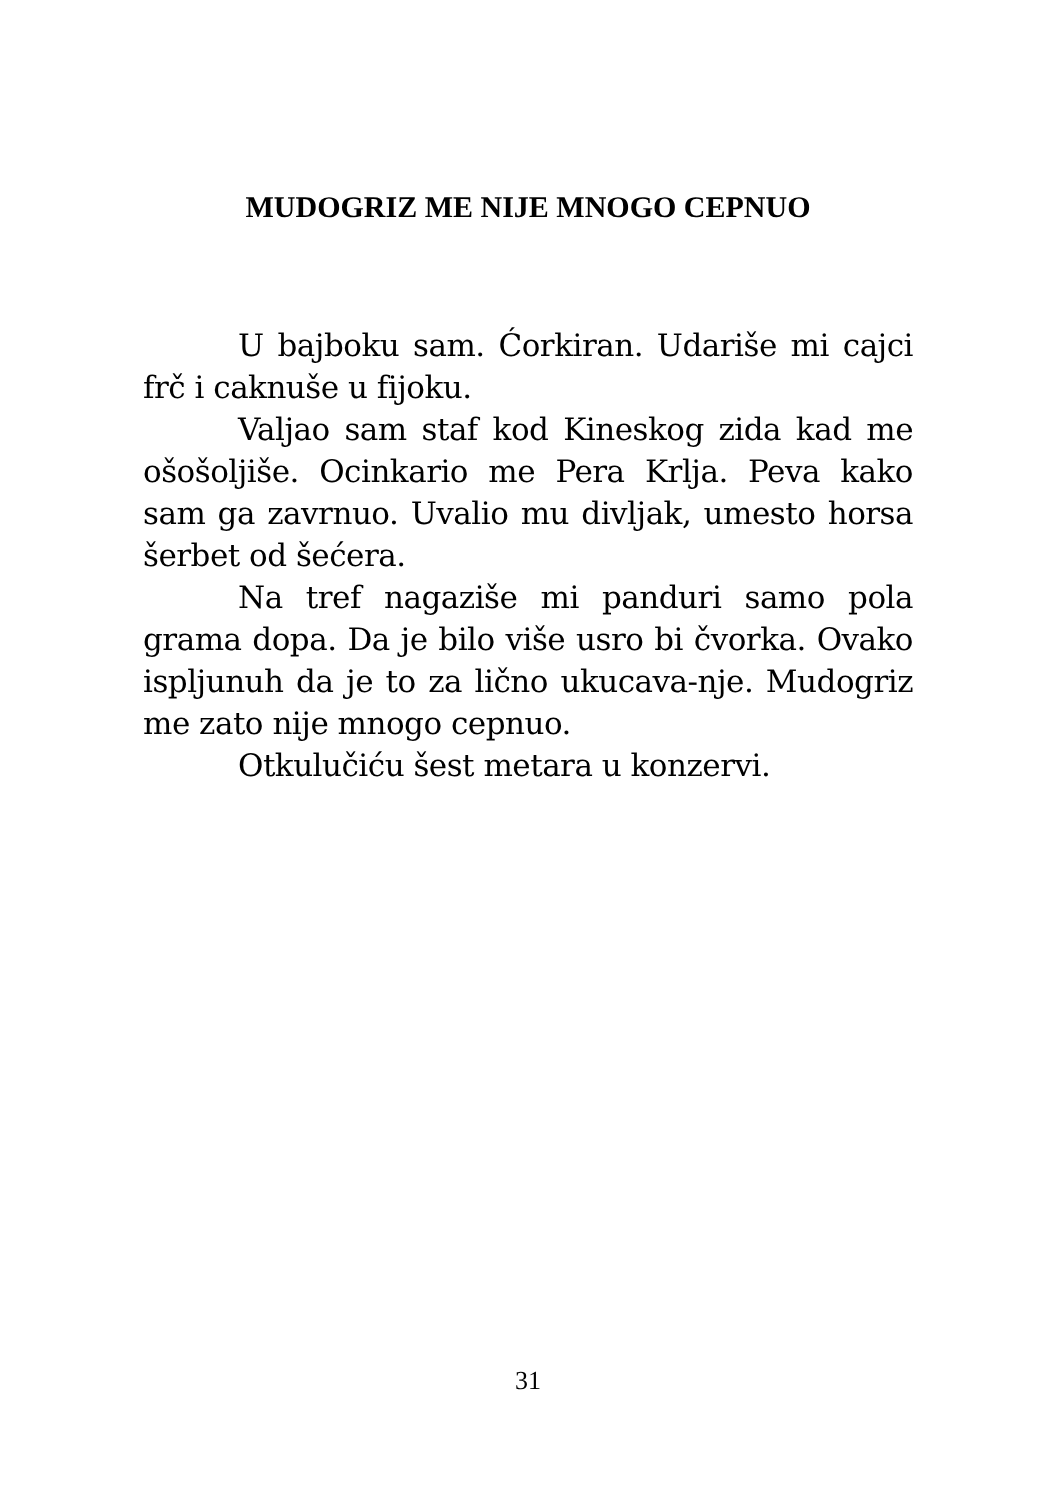MUDOGRIZ ME NIJE MNOGO CEPNUO
U bajboku sam. Ćorkiran. Udariše mi cajci frč i caknuše u fijoku.
Valjao sam staf kod Kineskog zida kad me ošošoljiše. Ocinkario me Pera Krlja. Peva kako sam ga zavrnuo. Uvalio mu divljak, umesto horsa šerbet od šećera.
Na tref nagaziše mi panduri samo pola grama dopa. Da je bilo više usro bi čvorka. Ovako ispljunuh da je to za lično ukucava-nje. Mudogriz me zato nije mnogo cepnuo.
Otkulučiću šest metara u konzervi.
31